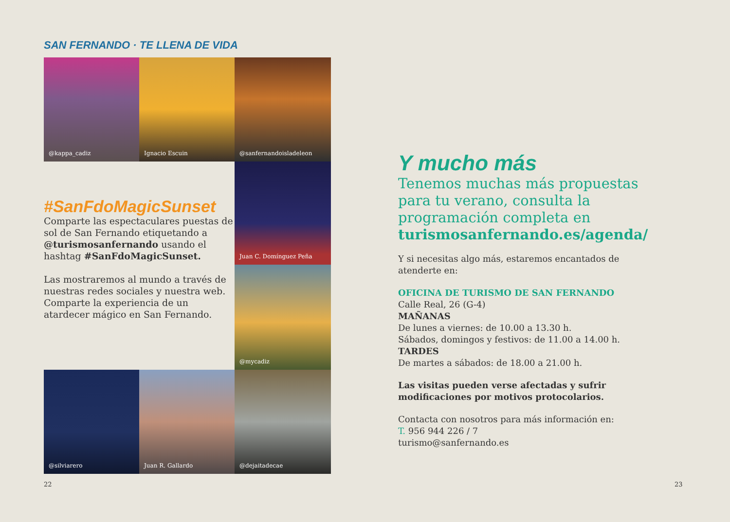SAN FERNANDO · TE LLENA DE VIDA
@kappa_cadiz
Ignacio Escuin
@sanfernandoisladeleon
#SanFdoMagicSunset
Comparte las espectaculares puestas de sol de San Fernando etiquetando a @turismosanfernando usando el hashtag #SanFdoMagicSunset.
Las mostraremos al mundo a través de nuestras redes sociales y nuestra web. Comparte la experiencia de un atardecer mágico en San Fernando.
Juan C. Domínguez Peña
@mycadiz
@silviarero
Juan R. Gallardo
@dejaitadecae
22
Y mucho más
Tenemos muchas más propuestas para tu verano, consulta la programación completa en turismosanfernando.es/agenda/
Y si necesitas algo más, estaremos encantados de atenderte en:
OFICINA DE TURISMO DE SAN FERNANDO
Calle Real, 26 (G-4)
MAÑANAS
De lunes a viernes: de 10.00 a 13.30 h.
Sábados, domingos y festivos: de 11.00 a 14.00 h.
TARDES
De martes a sábados: de 18.00 a 21.00 h.
Las visitas pueden verse afectadas y sufrir modificaciones por motivos protocolarios.
Contacta con nosotros para más información en:
T. 956 944 226 / 7
turismo@sanfernando.es
23